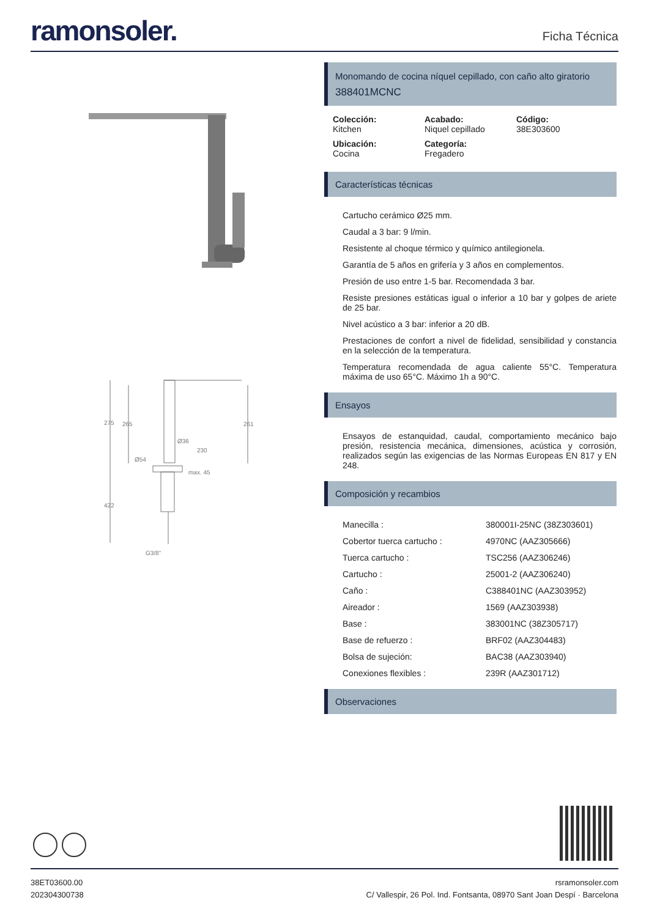ramonsoler.
Ficha Técnica
275
265
261
Ø36
230
Ø54
max. 45
422
G3/8"
Monomando de cocina níquel cepillado, con caño alto giratorio
388401MCNC
Colección:
Kitchen
Acabado:
Niquel cepillado
Código:
38E303600
Ubicación:
Cocina
Categoría:
Fregadero
Características técnicas
Cartucho cerámico Ø25 mm.
Caudal a 3 bar: 9 l/min.
Resistente al choque térmico y químico antilegionela.
Garantía de 5 años en grifería y 3 años en complementos.
Presión de uso entre 1-5 bar. Recomendada 3 bar.
Resiste presiones estáticas igual o inferior a 10 bar y golpes de ariete de 25 bar.
Nivel acústico a 3 bar: inferior a 20 dB.
Prestaciones de confort a nivel de fidelidad, sensibilidad y constancia en la selección de la temperatura.
Temperatura recomendada de agua caliente 55°C. Temperatura máxima de uso 65°C. Máximo 1h a 90°C.
Ensayos
Ensayos de estanquidad, caudal, comportamiento mecánico bajo presión, resistencia mecánica, dimensiones, acústica y corrosión, realizados según las exigencias de las Normas Europeas EN 817 y EN 248.
Composición y recambios
Manecilla : 380001I-25NC (38Z303601)
Cobertor tuerca cartucho : 4970NC (AAZ305666)
Tuerca cartucho : TSC256 (AAZ306246)
Cartucho : 25001-2 (AAZ306240)
Caño : C388401NC (AAZ303952)
Aireador : 1569 (AAZ303938)
Base : 383001NC (38Z305717)
Base de refuerzo : BRF02 (AAZ304483)
Bolsa de sujeción: BAC38 (AAZ303940)
Conexiones flexibles : 239R (AAZ301712)
Observaciones
38ET03600.00
202304300738
rsramonsoler.com
C/ Vallespir, 26 Pol. Ind. Fontsanta, 08970 Sant Joan Despí · Barcelona